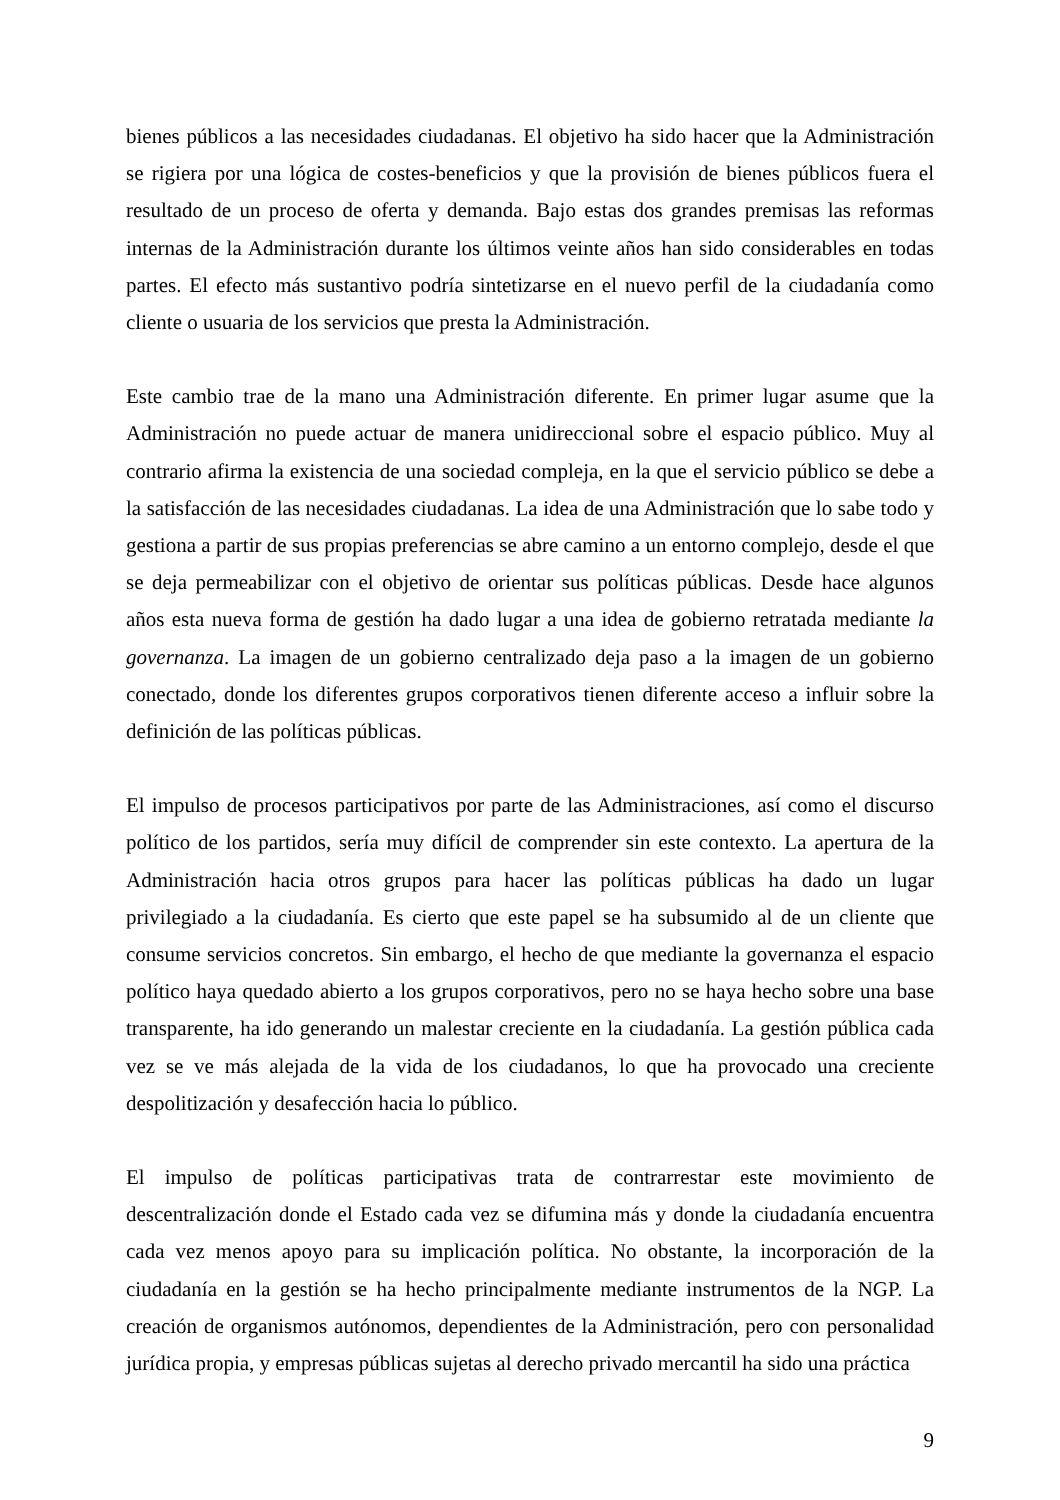bienes públicos a las necesidades ciudadanas. El objetivo ha sido hacer que la Administración se rigiera por una lógica de costes-beneficios y que la provisión de bienes públicos fuera el resultado de un proceso de oferta y demanda. Bajo estas dos grandes premisas las reformas internas de la Administración durante los últimos veinte años han sido considerables en todas partes. El efecto más sustantivo podría sintetizarse en el nuevo perfil de la ciudadanía como cliente o usuaria de los servicios que presta la Administración.
Este cambio trae de la mano una Administración diferente. En primer lugar asume que la Administración no puede actuar de manera unidireccional sobre el espacio público. Muy al contrario afirma la existencia de una sociedad compleja, en la que el servicio público se debe a la satisfacción de las necesidades ciudadanas. La idea de una Administración que lo sabe todo y gestiona a partir de sus propias preferencias se abre camino a un entorno complejo, desde el que se deja permeabilizar con el objetivo de orientar sus políticas públicas. Desde hace algunos años esta nueva forma de gestión ha dado lugar a una idea de gobierno retratada mediante la governanza. La imagen de un gobierno centralizado deja paso a la imagen de un gobierno conectado, donde los diferentes grupos corporativos tienen diferente acceso a influir sobre la definición de las políticas públicas.
El impulso de procesos participativos por parte de las Administraciones, así como el discurso político de los partidos, sería muy difícil de comprender sin este contexto. La apertura de la Administración hacia otros grupos para hacer las políticas públicas ha dado un lugar privilegiado a la ciudadanía. Es cierto que este papel se ha subsumido al de un cliente que consume servicios concretos. Sin embargo, el hecho de que mediante la governanza el espacio político haya quedado abierto a los grupos corporativos, pero no se haya hecho sobre una base transparente, ha ido generando un malestar creciente en la ciudadanía. La gestión pública cada vez se ve más alejada de la vida de los ciudadanos, lo que ha provocado una creciente despolitización y desafección hacia lo público.
El impulso de políticas participativas trata de contrarrestar este movimiento de descentralización donde el Estado cada vez se difumina más y donde la ciudadanía encuentra cada vez menos apoyo para su implicación política. No obstante, la incorporación de la ciudadanía en la gestión se ha hecho principalmente mediante instrumentos de la NGP. La creación de organismos autónomos, dependientes de la Administración, pero con personalidad jurídica propia, y empresas públicas sujetas al derecho privado mercantil ha sido una práctica
9